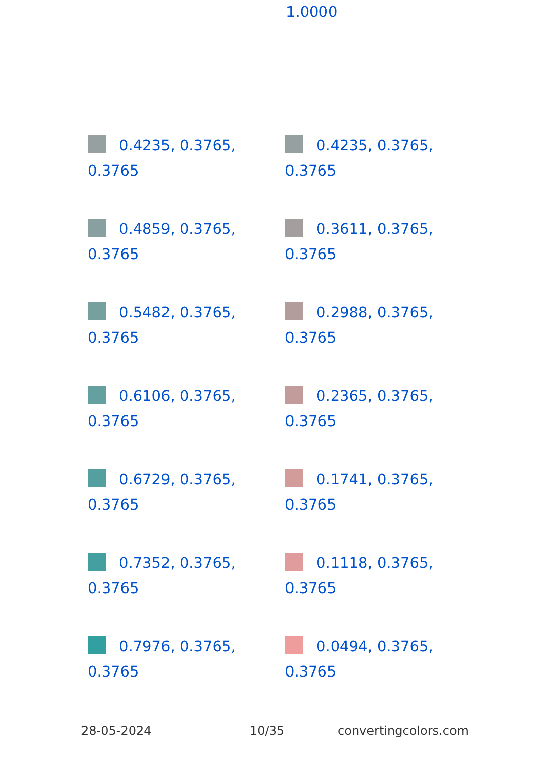1.0000
0.4235, 0.3765, 0.3765
0.4235, 0.3765, 0.3765
0.4859, 0.3765, 0.3765
0.3611, 0.3765, 0.3765
0.5482, 0.3765, 0.3765
0.2988, 0.3765, 0.3765
0.6106, 0.3765, 0.3765
0.2365, 0.3765, 0.3765
0.6729, 0.3765, 0.3765
0.1741, 0.3765, 0.3765
0.7352, 0.3765, 0.3765
0.1118, 0.3765, 0.3765
0.7976, 0.3765, 0.3765
0.0494, 0.3765, 0.3765
28-05-2024 10/35 convertingcolors.com